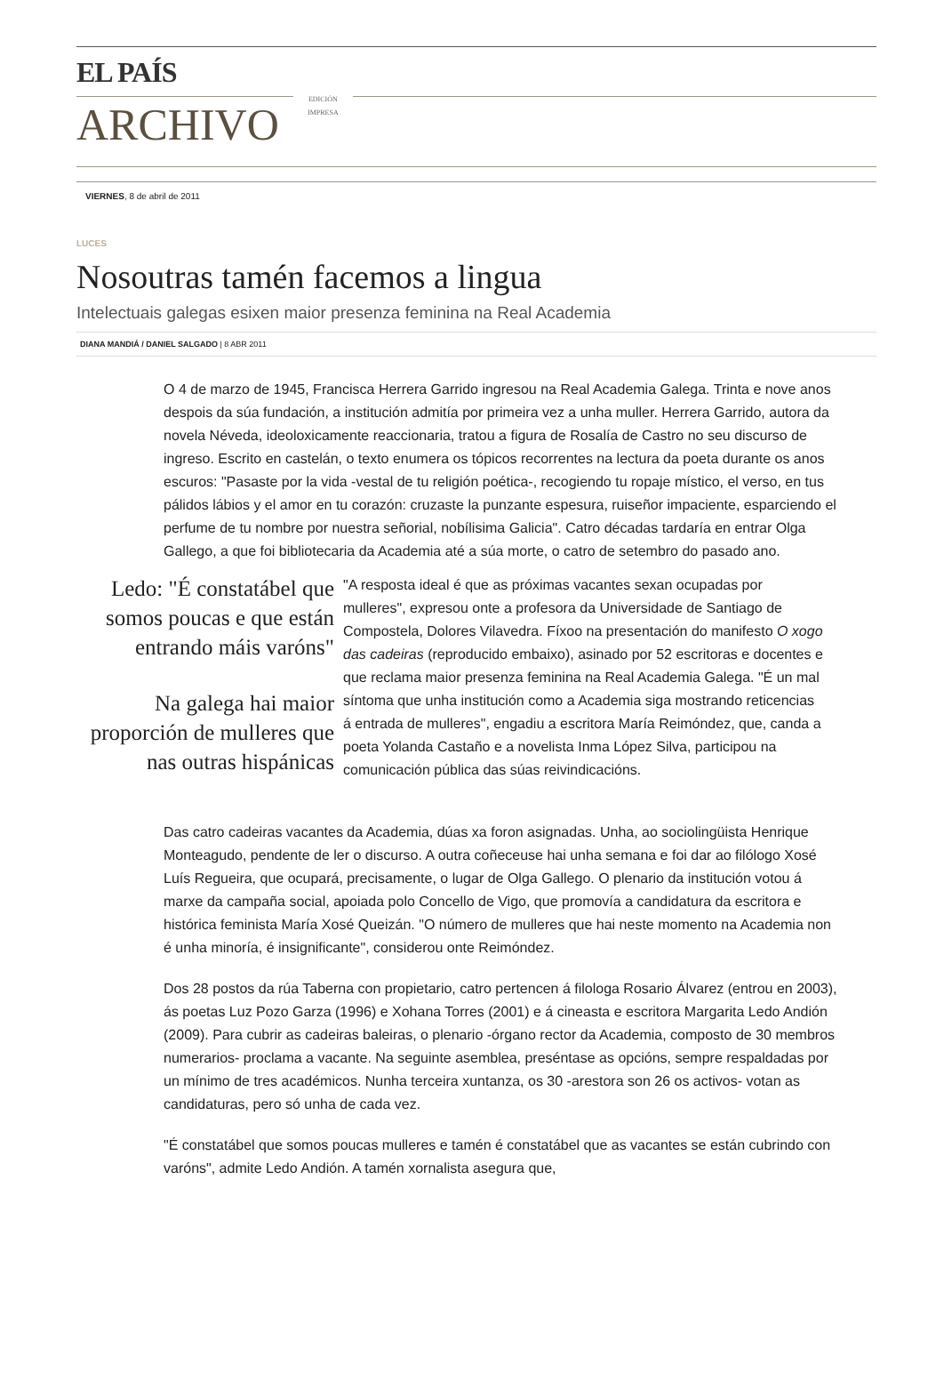EL PAÍS
ARCHIVO
EDICIÓN
IMPRESA
VIERNES, 8 de abril de 2011
LUCES
Nosoutras tamén facemos a lingua
Intelectuais galegas esixen maior presenza feminina na Real Academia
DIANA MANDIÁ / DANIEL SALGADO | 8 ABR 2011
O 4 de marzo de 1945, Francisca Herrera Garrido ingresou na Real Academia Galega. Trinta e nove anos despois da súa fundación, a institución admitía por primeira vez a unha muller. Herrera Garrido, autora da novela Néveda, ideoloxicamente reaccionaria, tratou a figura de Rosalía de Castro no seu discurso de ingreso. Escrito en castelán, o texto enumera os tópicos recorrentes na lectura da poeta durante os anos escuros: "Pasaste por la vida -vestal de tu religión poética-, recogiendo tu ropaje místico, el verso, en tus pálidos lábios y el amor en tu corazón: cruzaste la punzante espesura, ruiseñor impaciente, esparciendo el perfume de tu nombre por nuestra señorial, nobílisima Galicia". Catro décadas tardaría en entrar Olga Gallego, a que foi bibliotecaria da Academia até a súa morte, o catro de setembro do pasado ano.
Ledo: "É constatábel que somos poucas e que están entrando máis varóns"
Na galega hai maior proporción de mulleres que nas outras hispánicas
"A resposta ideal é que as próximas vacantes sexan ocupadas por mulleres", expresou onte a profesora da Universidade de Santiago de Compostela, Dolores Vilavedra. Fíxoo na presentación do manifesto O xogo das cadeiras (reproducido embaixo), asinado por 52 escritoras e docentes e que reclama maior presenza feminina na Real Academia Galega. "É un mal síntoma que unha institución como a Academia siga mostrando reticencias á entrada de mulleres", engadiu a escritora María Reimóndez, que, canda a poeta Yolanda Castaño e a novelista Inma López Silva, participou na comunicación pública das súas reivindicacións.
Das catro cadeiras vacantes da Academia, dúas xa foron asignadas. Unha, ao sociolingüista Henrique Monteagudo, pendente de ler o discurso. A outra coñeceuse hai unha semana e foi dar ao filólogo Xosé Luís Regueira, que ocupará, precisamente, o lugar de Olga Gallego. O plenario da institución votou á marxe da campaña social, apoiada polo Concello de Vigo, que promovía a candidatura da escritora e histórica feminista María Xosé Queizán. "O número de mulleres que hai neste momento na Academia non é unha minoría, é insignificante", considerou onte Reimóndez.
Dos 28 postos da rúa Taberna con propietario, catro pertencen á filologa Rosario Álvarez (entrou en 2003), ás poetas Luz Pozo Garza (1996) e Xohana Torres (2001) e á cineasta e escritora Margarita Ledo Andión (2009). Para cubrir as cadeiras baleiras, o plenario -órgano rector da Academia, composto de 30 membros numerarios- proclama a vacante. Na seguinte asemblea, preséntase as opcións, sempre respaldadas por un mínimo de tres académicos. Nunha terceira xuntanza, os 30 -arestora son 26 os activos- votan as candidaturas, pero só unha de cada vez.
"É constatábel que somos poucas mulleres e tamén é constatábel que as vacantes se están cubrindo con varóns", admite Ledo Andión. A tamén xornalista asegura que,